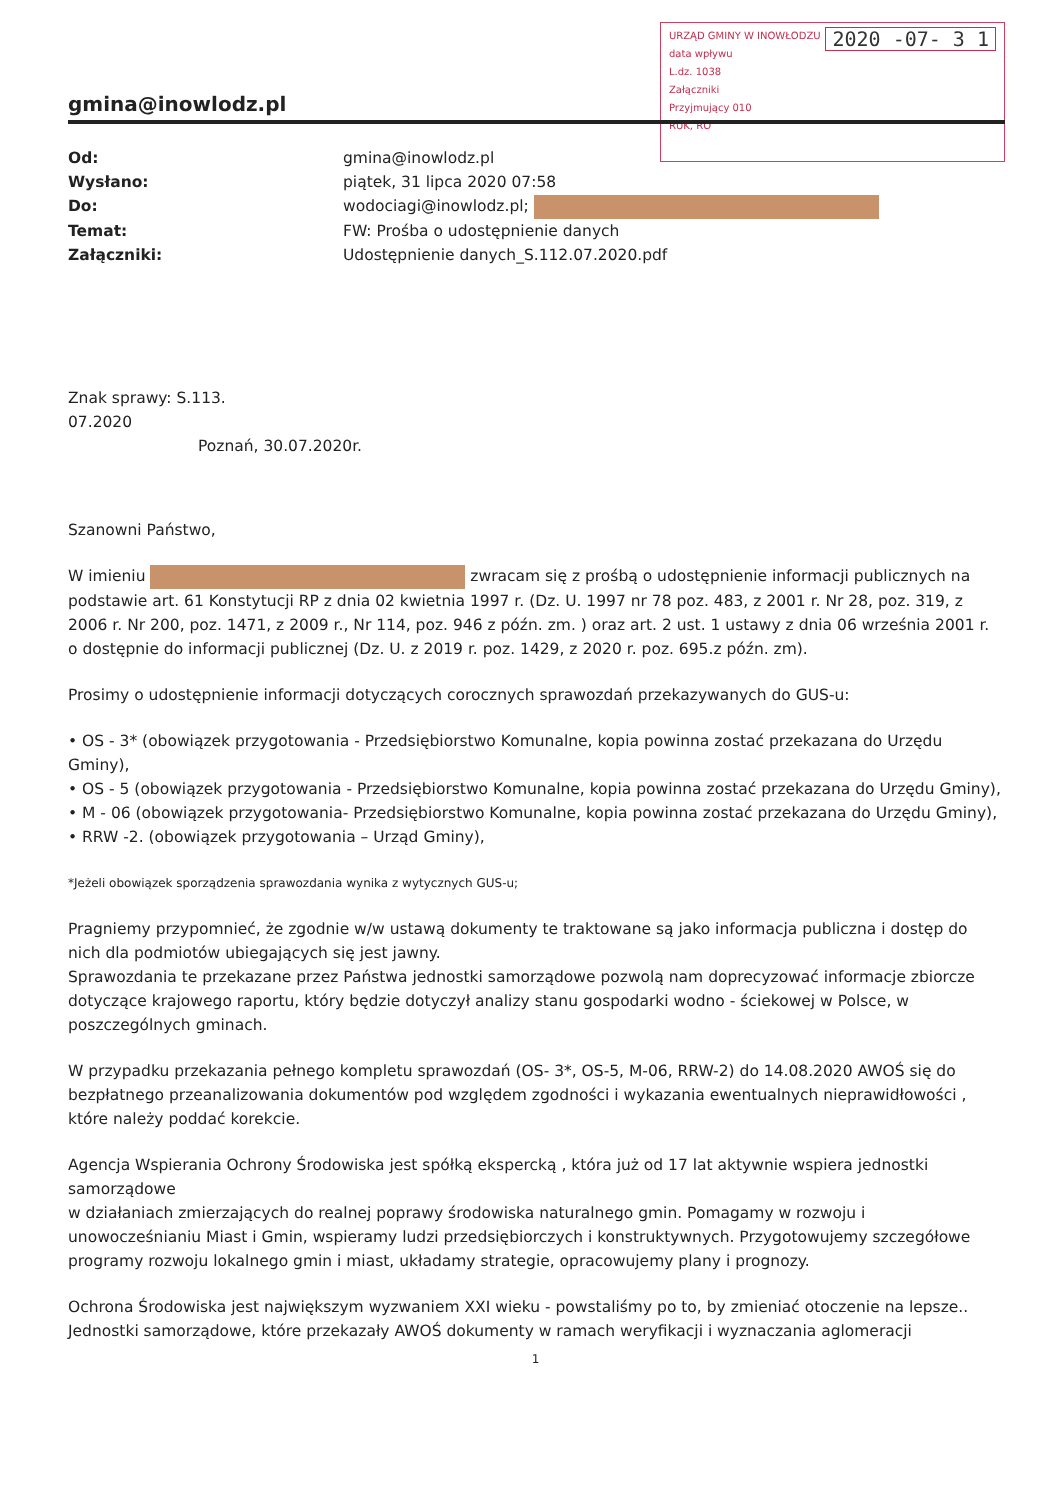URZĄD GMINY W INOWŁODZU 2020 -07- 3 1
data wpływu
L.dz. 1038
Załączniki
Przyjmujący 010
RUK, RO
gmina@inowlodz.pl
| Od: | gmina@inowlodz.pl |
| Wysłano: | piątek, 31 lipca 2020 07:58 |
| Do: | wodociagi@inowlodz.pl; |
| Temat: | FW: Prośba o udostępnienie danych |
| Załączniki: | Udostępnienie danych_S.112.07.2020.pdf |
Znak sprawy: S.113.
07.2020
Poznań, 30.07.2020r.
Szanowni Państwo,
W imieniu zwracam się z prośbą o udostępnienie informacji publicznych na podstawie art. 61 Konstytucji RP z dnia 02 kwietnia 1997 r. (Dz. U. 1997 nr 78 poz. 483, z 2001 r. Nr 28, poz. 319, z 2006 r. Nr 200, poz. 1471, z 2009 r., Nr 114, poz. 946 z późn. zm. ) oraz art. 2 ust. 1 ustawy z dnia 06 września 2001 r. o dostępnie do informacji publicznej (Dz. U. z 2019 r. poz. 1429, z 2020 r. poz. 695.z późn. zm).
Prosimy o udostępnienie informacji dotyczących corocznych sprawozdań przekazywanych do GUS-u:
• OS - 3* (obowiązek przygotowania - Przedsiębiorstwo Komunalne, kopia powinna zostać przekazana do Urzędu Gminy),
• OS - 5 (obowiązek przygotowania - Przedsiębiorstwo Komunalne, kopia powinna zostać przekazana do Urzędu Gminy),
• M - 06 (obowiązek przygotowania- Przedsiębiorstwo Komunalne, kopia powinna zostać przekazana do Urzędu Gminy),
• RRW -2. (obowiązek przygotowania – Urząd Gminy),
*Jeżeli obowiązek sporządzenia sprawozdania wynika z wytycznych GUS-u;
Pragniemy przypomnieć, że zgodnie w/w ustawą dokumenty te traktowane są jako informacja publiczna i dostęp do nich dla podmiotów ubiegających się jest jawny.
Sprawozdania te przekazane przez Państwa jednostki samorządowe pozwolą nam doprecyzować informacje zbiorcze dotyczące krajowego raportu, który będzie dotyczył analizy stanu gospodarki wodno - ściekowej w Polsce, w poszczególnych gminach.
W przypadku przekazania pełnego kompletu sprawozdań (OS- 3*, OS-5, M-06, RRW-2) do 14.08.2020 AWOŚ się do bezpłatnego przeanalizowania dokumentów pod względem zgodności i wykazania ewentualnych nieprawidłowości , które należy poddać korekcie.
Agencja Wspierania Ochrony Środowiska jest spółką ekspercką , która już od 17 lat aktywnie wspiera jednostki samorządowe
w działaniach zmierzających do realnej poprawy środowiska naturalnego gmin. Pomagamy w rozwoju i unowocześnianiu Miast i Gmin, wspieramy ludzi przedsiębiorczych i konstruktywnych. Przygotowujemy szczegółowe programy rozwoju lokalnego gmin i miast, układamy strategie, opracowujemy plany i prognozy.
Ochrona Środowiska jest największym wyzwaniem XXI wieku - powstaliśmy po to, by zmieniać otoczenie na lepsze.. Jednostki samorządowe, które przekazały AWOŚ dokumenty w ramach weryfikacji i wyznaczania aglomeracji
1